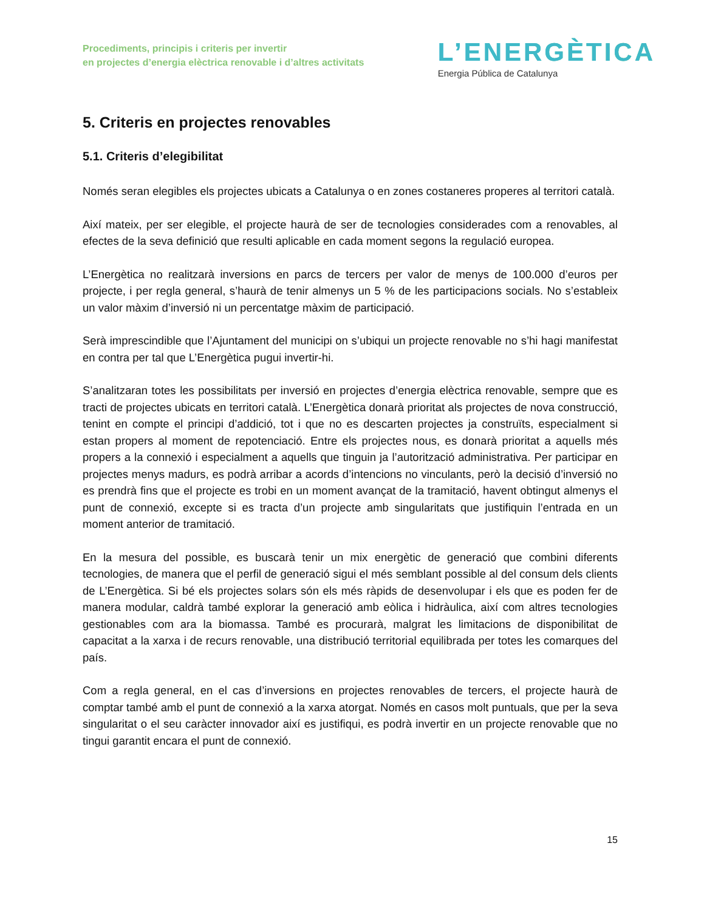Procediments, principis i criteris per invertir
en projectes d’energia elèctrica renovable i d’altres activitats
L’ENERGÈTICA
Energia Pública de Catalunya
5. Criteris en projectes renovables
5.1. Criteris d’elegibilitat
Només seran elegibles els projectes ubicats a Catalunya o en zones costaneres properes al territori català.
Així mateix, per ser elegible, el projecte haurà de ser de tecnologies considerades com a renovables, al efectes de la seva definició que resulti aplicable en cada moment segons la regulació europea.
L’Energètica no realitzarà inversions en parcs de tercers per valor de menys de 100.000 d’euros per projecte, i per regla general, s’haurà de tenir almenys un 5 % de les participacions socials. No s’estableix un valor màxim d’inversió ni un percentatge màxim de participació.
Serà imprescindible que l’Ajuntament del municipi on s’ubiqui un projecte renovable no s’hi hagi manifestat en contra per tal que L’Energètica pugui invertir-hi.
S’analitzaran totes les possibilitats per inversió en projectes d’energia elèctrica renovable, sempre que es tracti de projectes ubicats en territori català. L’Energètica donarà prioritat als projectes de nova construcció, tenint en compte el principi d’addició, tot i que no es descarten projectes ja construïts, especialment si estan propers al moment de repotenciació. Entre els projectes nous, es donarà prioritat a aquells més propers a la connexió i especialment a aquells que tinguin ja l’autorització administrativa. Per participar en projectes menys madurs, es podrà arribar a acords d’intencions no vinculants, però la decisió d’inversió no es prendrà fins que el projecte es trobi en un moment avançat de la tramitació, havent obtingut almenys el punt de connexió, excepte si es tracta d’un projecte amb singularitats que justifiquin l’entrada en un moment anterior de tramitació.
En la mesura del possible, es buscarà tenir un mix energètic de generació que combini diferents tecnologies, de manera que el perfil de generació sigui el més semblant possible al del consum dels clients de L’Energètica. Si bé els projectes solars són els més ràpids de desenvolupar i els que es poden fer de manera modular, caldrà també explorar la generació amb eòlica i hidràulica, així com altres tecnologies gestionables com ara la biomassa. També es procurarà, malgrat les limitacions de disponibilitat de capacitat a la xarxa i de recurs renovable, una distribució territorial equilibrada per totes les comarques del país.
Com a regla general, en el cas d’inversions en projectes renovables de tercers, el projecte haurà de comptar també amb el punt de connexió a la xarxa atorgat. Només en casos molt puntuals, que per la seva singularitat o el seu caràcter innovador així es justifiqui, es podrà invertir en un projecte renovable que no tingui garantit encara el punt de connexió.
15